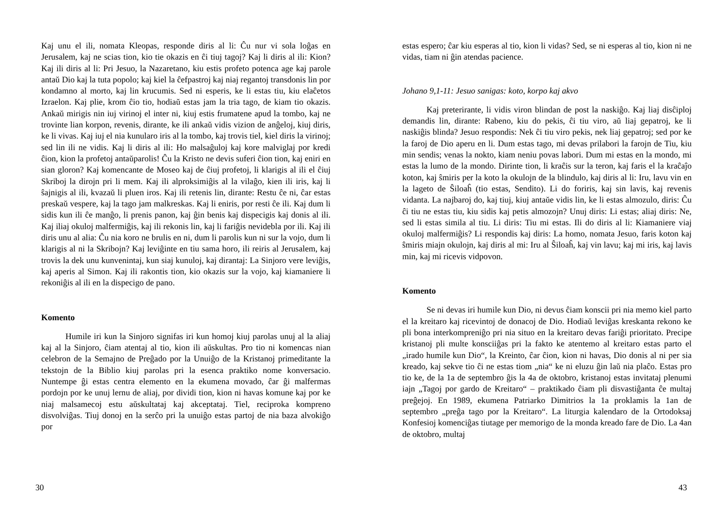Kaj unu el ili, nomata Kleopas, responde diris al li: Ĉu nur vi sola loĝas en Jerusalem, kaj ne scias tion, kio tie okazis en ĉi tiuj tagoj? Kaj li diris al ili: Kion? Kaj ili diris al li: Pri Jesuo, la Nazaretano, kiu estis profeto potenca age kaj parole antaŭ Dio kaj la tuta popolo; kaj kiel la ĉefpastroj kaj niaj regantoj transdonis lin por kondamno al morto, kaj lin krucumis. Sed ni esperis, ke li estas tiu, kiu elaĉetos Izraelon. Kaj plie, krom ĉio tio, hodiaŭ estas jam la tria tago, de kiam tio okazis. Ankaŭ mirigis nin iuj virinoj el inter ni, kiuj estis frumatene apud la tombo, kaj ne trovinte lian korpon, revenis, dirante, ke ili ankaŭ vidis vizion de anĝeloj, kiuj diris, ke li vivas. Kaj iuj el nia kunularo iris al la tombo, kaj trovis tiel, kiel diris la virinoj; sed lin ili ne vidis. Kaj li diris al ili: Ho malsaĝuloj kaj kore malviglaj por kredi ĉion, kion la profetoj antaŭparolis! Ĉu la Kristo ne devis suferi ĉion tion, kaj eniri en sian gloron? Kaj komencante de Moseo kaj de ĉiuj profetoj, li klarigis al ili el ĉiuj Skriboj la dirojn pri li mem. Kaj ili alproksimiĝis al la vilaĝo, kien ili iris, kaj li ŝajnigis al ili, kvazaŭ li pluen iros. Kaj ili retenis lin, dirante: Restu ĉe ni, ĉar estas preskaŭ vespere, kaj la tago jam malkreskas. Kaj li eniris, por resti ĉe ili. Kaj dum li sidis kun ili ĉe manĝo, li prenis panon, kaj ĝin benis kaj dispecigis kaj donis al ili. Kaj iliaj okuloj malfermiĝis, kaj ili rekonis lin, kaj li fariĝis nevidebla por ili. Kaj ili diris unu al alia: Ĉu nia koro ne brulis en ni, dum li parolis kun ni sur la vojo, dum li klarigis al ni la Skribojn? Kaj leviĝinte en tiu sama horo, ili reiris al Jerusalem, kaj trovis la dek unu kunvenintaj, kun siaj kunuloj, kaj dirantaj: La Sinjoro vere leviĝis, kaj aperis al Simon. Kaj ili rakontis tion, kio okazis sur la vojo, kaj kiamaniere li rekoniĝis al ili en la dispecigo de pano.
Komento
Humile iri kun la Sinjoro signifas iri kun homoj kiuj parolas unuj al la aliaj kaj al la Sinjoro, ĉiam atentaj al tio, kion ili aŭskultas. Pro tio ni komencas nian celebron de la Semajno de Preĝado por la Unuiĝo de la Kristanoj primeditante la tekstojn de la Biblio kiuj parolas pri la esenca praktiko nome konversacio. Nuntempe ĝi estas centra elemento en la ekumena movado, ĉar ĝi malfermas pordojn por ke unuj lernu de aliaj, por dividi tion, kion ni havas komune kaj por ke niaj malsamecoj estu aŭskultataj kaj akceptataj. Tiel, reciproka kompreno disvolviĝas. Tiuj donoj en la serĉo pri la unuiĝo estas partoj de nia baza alvokiĝo por
30
estas espero; ĉar kiu esperas al tio, kion li vidas? Sed, se ni esperas al tio, kion ni ne vidas, tiam ni ĝin atendas pacience.
Johano 9,1-11: Jesuo sanigas: koto, korpo kaj akvo
Kaj preterirante, li vidis viron blindan de post la naskiĝo. Kaj liaj disĉiploj demandis lin, dirante: Rabeno, kiu do pekis, ĉi tiu viro, aŭ liaj gepatroj, ke li naskiĝis blinda? Jesuo respondis: Nek ĉi tiu viro pekis, nek liaj gepatroj; sed por ke la faroj de Dio aperu en li. Dum estas tago, mi devas prilabori la farojn de Tiu, kiu min sendis; venas la nokto, kiam neniu povas labori. Dum mi estas en la mondo, mi estas la lumo de la mondo. Dirinte tion, li kraĉis sur la teron, kaj faris el la kraĉaĵo koton, kaj ŝmiris per la koto la okulojn de la blindulo, kaj diris al li: Iru, lavu vin en la lageto de Ŝiloaĥ (tio estas, Sendito). Li do foriris, kaj sin lavis, kaj revenis vidanta. La najbaroj do, kaj tiuj, kiuj antaŭe vidis lin, ke li estas almozulo, diris: Ĉu ĉi tiu ne estas tiu, kiu sidis kaj petis almozojn? Unuj diris: Li estas; aliaj diris: Ne, sed li estas simila al tiu. Li diris: Tiu mi estas. Ili do diris al li: Kiamaniere viaj okuloj malfermiĝis? Li respondis kaj diris: La homo, nomata Jesuo, faris koton kaj ŝmiris miajn okulojn, kaj diris al mi: Iru al Ŝiloaĥ, kaj vin lavu; kaj mi iris, kaj lavis min, kaj mi ricevis vidpovon.
Komento
Se ni devas iri humile kun Dio, ni devus ĉiam konscii pri nia memo kiel parto el la kreitaro kaj ricevintoj de donacoj de Dio. Hodiaŭ leviĝas kreskanta rekono ke pli bona interkompreniĝo pri nia situo en la kreitaro devas fariĝi prioritato. Precipe kristanoj pli multe konsciiĝas pri la fakto ke atentemo al kreitaro estas parto el „irado humile kun Dio“, la Kreinto, ĉar ĉion, kion ni havas, Dio donis al ni per sia kreado, kaj sekve tio ĉi ne estas tiom „nia“ ke ni eluzu ĝin laŭ nia plaĉo. Estas pro tio ke, de la 1a de septembro ĝis la 4a de oktobro, kristanoj estas invitataj plenumi iajn „Tagoj por gardo de Kreitaro“ – praktikado ĉiam pli disvastiĝanta ĉe multaj preĝejoj. En 1989, ekumena Patriarko Dimitrios la 1a proklamis la 1an de septembro „preĝa tago por la Kreitaro“. La liturgia kalendaro de la Ortodoksaj Konfesioj komenciĝas tiutage per memorigo de la monda kreado fare de Dio. La 4an de oktobro, multaj
43